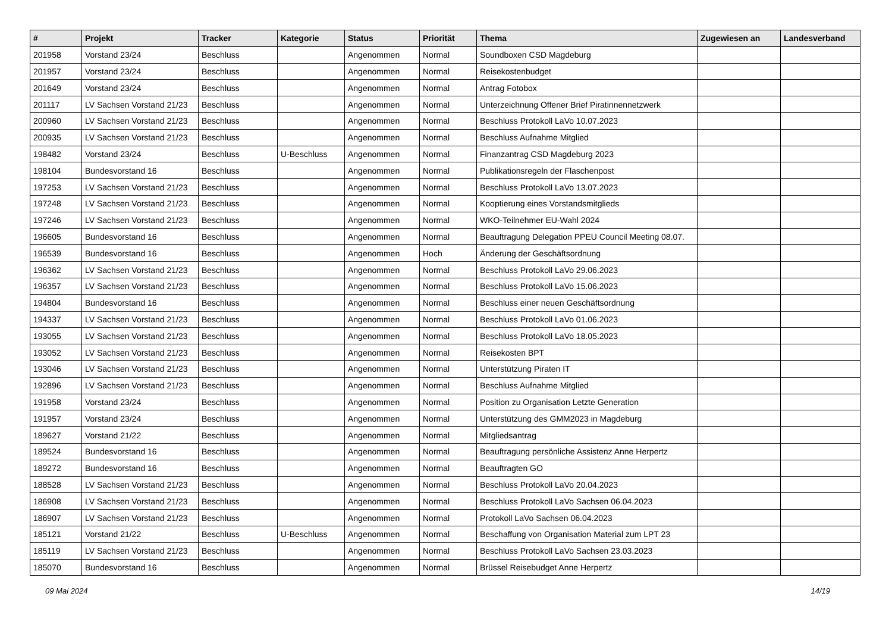| # | Projekt | Tracker | Kategorie | Status | Priorität | Thema | Zugewiesen an | Landesverband |
| --- | --- | --- | --- | --- | --- | --- | --- | --- |
| 201958 | Vorstand 23/24 | Beschluss | | Angenommen | Normal | Soundboxen CSD Magdeburg | | |
| 201957 | Vorstand 23/24 | Beschluss | | Angenommen | Normal | Reisekostenbudget | | |
| 201649 | Vorstand 23/24 | Beschluss | | Angenommen | Normal | Antrag Fotobox | | |
| 201117 | LV Sachsen Vorstand 21/23 | Beschluss | | Angenommen | Normal | Unterzeichnung Offener Brief Piratinnennetzwerk | | |
| 200960 | LV Sachsen Vorstand 21/23 | Beschluss | | Angenommen | Normal | Beschluss Protokoll LaVo 10.07.2023 | | |
| 200935 | LV Sachsen Vorstand 21/23 | Beschluss | | Angenommen | Normal | Beschluss Aufnahme Mitglied | | |
| 198482 | Vorstand 23/24 | Beschluss | U-Beschluss | Angenommen | Normal | Finanzantrag CSD Magdeburg 2023 | | |
| 198104 | Bundesvorstand 16 | Beschluss | | Angenommen | Normal | Publikationsregeln der Flaschenpost | | |
| 197253 | LV Sachsen Vorstand 21/23 | Beschluss | | Angenommen | Normal | Beschluss Protokoll LaVo 13.07.2023 | | |
| 197248 | LV Sachsen Vorstand 21/23 | Beschluss | | Angenommen | Normal | Kooptierung eines Vorstandsmitglieds | | |
| 197246 | LV Sachsen Vorstand 21/23 | Beschluss | | Angenommen | Normal | WKO-Teilnehmer EU-Wahl 2024 | | |
| 196605 | Bundesvorstand 16 | Beschluss | | Angenommen | Normal | Beauftragung Delegation PPEU Council Meeting 08.07. | | |
| 196539 | Bundesvorstand 16 | Beschluss | | Angenommen | Hoch | Änderung der Geschäftsordnung | | |
| 196362 | LV Sachsen Vorstand 21/23 | Beschluss | | Angenommen | Normal | Beschluss Protokoll LaVo 29.06.2023 | | |
| 196357 | LV Sachsen Vorstand 21/23 | Beschluss | | Angenommen | Normal | Beschluss Protokoll LaVo 15.06.2023 | | |
| 194804 | Bundesvorstand 16 | Beschluss | | Angenommen | Normal | Beschluss einer neuen Geschäftsordnung | | |
| 194337 | LV Sachsen Vorstand 21/23 | Beschluss | | Angenommen | Normal | Beschluss Protokoll LaVo 01.06.2023 | | |
| 193055 | LV Sachsen Vorstand 21/23 | Beschluss | | Angenommen | Normal | Beschluss Protokoll LaVo 18.05.2023 | | |
| 193052 | LV Sachsen Vorstand 21/23 | Beschluss | | Angenommen | Normal | Reisekosten BPT | | |
| 193046 | LV Sachsen Vorstand 21/23 | Beschluss | | Angenommen | Normal | Unterstützung Piraten IT | | |
| 192896 | LV Sachsen Vorstand 21/23 | Beschluss | | Angenommen | Normal | Beschluss Aufnahme Mitglied | | |
| 191958 | Vorstand 23/24 | Beschluss | | Angenommen | Normal | Position zu Organisation Letzte Generation | | |
| 191957 | Vorstand 23/24 | Beschluss | | Angenommen | Normal | Unterstützung des GMM2023 in Magdeburg | | |
| 189627 | Vorstand 21/22 | Beschluss | | Angenommen | Normal | Mitgliedsantrag | | |
| 189524 | Bundesvorstand 16 | Beschluss | | Angenommen | Normal | Beauftragung persönliche Assistenz Anne Herpertz | | |
| 189272 | Bundesvorstand 16 | Beschluss | | Angenommen | Normal | Beauftragten GO | | |
| 188528 | LV Sachsen Vorstand 21/23 | Beschluss | | Angenommen | Normal | Beschluss Protokoll LaVo 20.04.2023 | | |
| 186908 | LV Sachsen Vorstand 21/23 | Beschluss | | Angenommen | Normal | Beschluss Protokoll LaVo Sachsen 06.04.2023 | | |
| 186907 | LV Sachsen Vorstand 21/23 | Beschluss | | Angenommen | Normal | Protokoll LaVo Sachsen 06.04.2023 | | |
| 185121 | Vorstand 21/22 | Beschluss | U-Beschluss | Angenommen | Normal | Beschaffung von Organisation Material zum LPT 23 | | |
| 185119 | LV Sachsen Vorstand 21/23 | Beschluss | | Angenommen | Normal | Beschluss Protokoll LaVo Sachsen 23.03.2023 | | |
| 185070 | Bundesvorstand 16 | Beschluss | | Angenommen | Normal | Brüssel Reisebudget Anne Herpertz | | |
09 Mai 2024 14/19